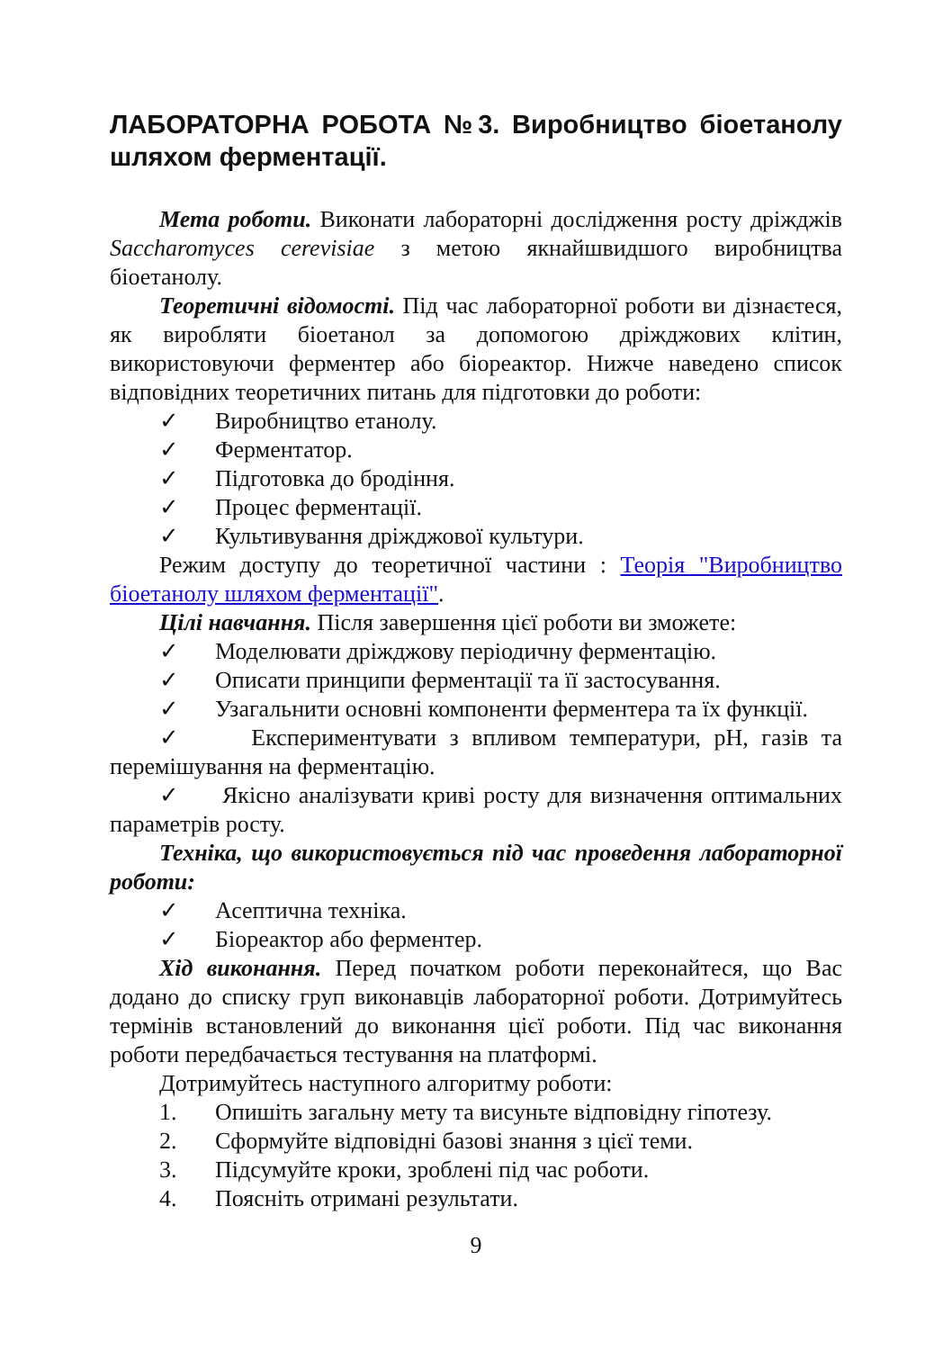ЛАБОРАТОРНА РОБОТА №3. Виробництво біоетанолу шляхом ферментації.
Мета роботи. Виконати лабораторні дослідження росту дріжджів Saccharomyces cerevisiae з метою якнайшвидшого виробництва біоетанолу.
Теоретичні відомості. Під час лабораторної роботи ви дізнаєтеся, як виробляти біоетанол за допомогою дріжджових клітин, використовуючи ферментер або біореактор. Нижче наведено список відповідних теоретичних питань для підготовки до роботи:
✓ Виробництво етанолу.
✓ Ферментатор.
✓ Підготовка до бродіння.
✓ Процес ферментації.
✓ Культивування дріжджової культури.
Режим доступу до теоретичної частини : Теорія "Виробництво біоетанолу шляхом ферментації".
Цілі навчання. Після завершення цієї роботи ви зможете:
✓ Моделювати дріжджову періодичну ферментацію.
✓ Описати принципи ферментації та її застосування.
✓ Узагальнити основні компоненти ферментера та їх функції.
✓ Експериментувати з впливом температури, pH, газів та перемішування на ферментацію.
✓ Якісно аналізувати криві росту для визначення оптимальних параметрів росту.
Техніка, що використовується під час проведення лабораторної роботи:
✓ Асептична техніка.
✓ Біореактор або ферментер.
Хід виконання. Перед початком роботи переконайтеся, що Вас додано до списку груп виконавців лабораторної роботи. Дотримуйтесь термінів встановлений до виконання цієї роботи. Під час виконання роботи передбачається тестування на платформі.
Дотримуйтесь наступного алгоритму роботи:
1. Опишіть загальну мету та висуньте відповідну гіпотезу.
2. Сформуйте відповідні базові знання з цієї теми.
3. Підсумуйте кроки, зроблені під час роботи.
4. Поясніть отримані результати.
9